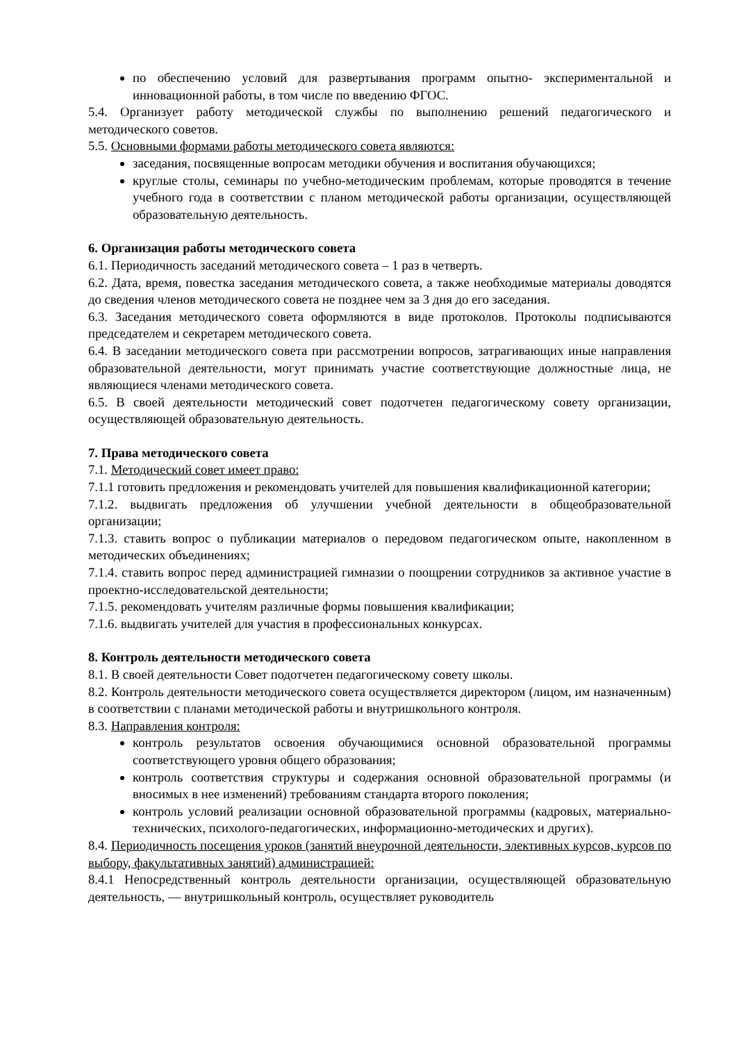по обеспечению условий для развертывания программ опытно- экспериментальной и инновационной работы, в том числе по введению ФГОС.
5.4. Организует работу методической службы по выполнению решений педагогического и методического советов.
5.5. Основными формами работы методического совета являются:
заседания, посвященные вопросам методики обучения и воспитания обучающихся;
круглые столы, семинары по учебно-методическим проблемам, которые проводятся в течение учебного года в соответствии с планом методической работы организации, осуществляющей образовательную деятельность.
6. Организация работы методического совета
6.1. Периодичность заседаний методического совета – 1 раз в четверть.
6.2. Дата, время, повестка заседания методического совета, а также необходимые материалы доводятся до сведения членов методического совета не позднее чем за 3 дня до его заседания.
6.3. Заседания методического совета оформляются в виде протоколов. Протоколы подписываются председателем и секретарем методического совета.
6.4. В заседании методического совета при рассмотрении вопросов, затрагивающих иные направления образовательной деятельности, могут принимать участие соответствующие должностные лица, не являющиеся членами методического совета.
6.5. В своей деятельности методический совет подотчетен педагогическому совету организации, осуществляющей образовательную деятельность.
7. Права методического совета
7.1. Методический совет имеет право:
7.1.1 готовить предложения и рекомендовать учителей для повышения квалификационной категории;
7.1.2. выдвигать предложения об улучшении учебной деятельности в общеобразовательной организации;
7.1.3. ставить вопрос о публикации материалов о передовом педагогическом опыте, накопленном в методических объединениях;
7.1.4. ставить вопрос перед администрацией гимназии о поощрении сотрудников за активное участие в проектно-исследовательской деятельности;
7.1.5. рекомендовать учителям различные формы повышения квалификации;
7.1.6. выдвигать учителей для участия в профессиональных конкурсах.
8. Контроль деятельности методического совета
8.1. В своей деятельности Совет подотчетен педагогическому совету школы.
8.2. Контроль деятельности методического совета осуществляется директором (лицом, им назначенным) в соответствии с планами методической работы и внутришкольного контроля.
8.3. Направления контроля:
контроль результатов освоения обучающимися основной образовательной программы соответствующего уровня общего образования;
контроль соответствия структуры и содержания основной образовательной программы (и вносимых в нее изменений) требованиям стандарта второго поколения;
контроль условий реализации основной образовательной программы (кадровых, материально-технических, психолого-педагогических, информационно-методических и других).
8.4. Периодичность посещения уроков (занятий внеурочной деятельности, элективных курсов, курсов по выбору, факультативных занятий) администрацией:
8.4.1 Непосредственный контроль деятельности организации, осуществляющей образовательную деятельность, — внутришкольный контроль, осуществляет руководитель